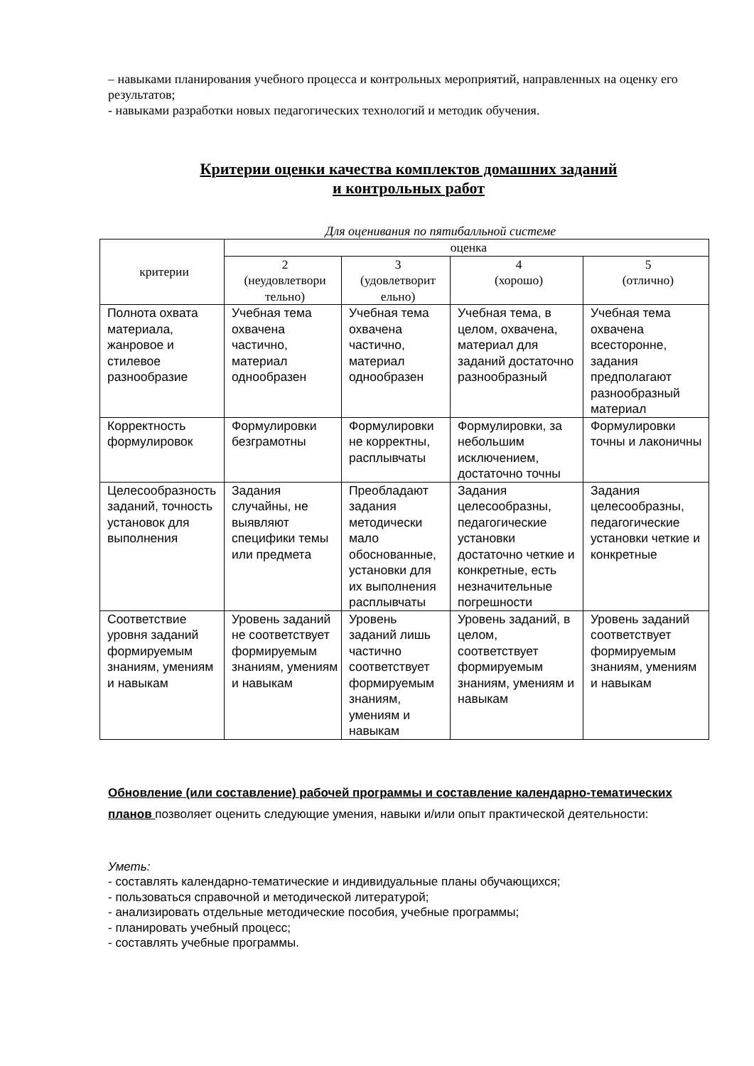– навыками планирования учебного процесса и контрольных мероприятий, направленных на оценку его результатов;
- навыками разработки новых педагогических технологий и методик обучения.
Критерии оценки качества комплектов домашних заданий
и контрольных работ
Для оценивания по пятибалльной системе
| критерии | оценка | | | |
| --- | --- | --- | --- | --- |
| | 2 (неудовлетвори тельно) | 3 (удовлетворит ельно) | 4 (хорошо) | 5 (отлично) |
| Полнота охвата материала, жанровое и стилевое разнообразие | Учебная тема охвачена частично, материал однообразен | Учебная тема охвачена частично, материал однообразен | Учебная тема, в целом, охвачена, материал для заданий достаточно разнообразный | Учебная тема охвачена всесторонне, задания предполагают разнообразный материал |
| Корректность формулировок | Формулировки безграмотны | Формулировки не корректны, расплывчаты | Формулировки, за небольшим исключением, достаточно точны | Формулировки точны и лаконичны |
| Целесообразность заданий, точность установок для выполнения | Задания случайны, не выявляют специфики темы или предмета | Преобладают задания методически мало обоснованные, установки для их выполнения расплывчаты | Задания целесообразны, педагогические установки достаточно четкие и конкретные, есть незначительные погрешности | Задания целесообразны, педагогические установки четкие и конкретные |
| Соответствие уровня заданий формируемым знаниям, умениям и навыкам | Уровень заданий не соответствует формируемым знаниям, умениям и навыкам | Уровень заданий лишь частично соответствует формируемым знаниям, умениям и навыкам | Уровень заданий, в целом, соответствует формируемым знаниям, умениям и навыкам | Уровень заданий соответствует формируемым знаниям, умениям и навыкам |
Обновление (или составление) рабочей программы и составление календарно-тематических планов позволяет оценить следующие умения, навыки и/или опыт практической деятельности:
Уметь:
- составлять календарно-тематические и индивидуальные планы обучающихся;
- пользоваться справочной и методической литературой;
- анализировать отдельные методические пособия, учебные программы;
- планировать учебный процесс;
- составлять учебные программы.